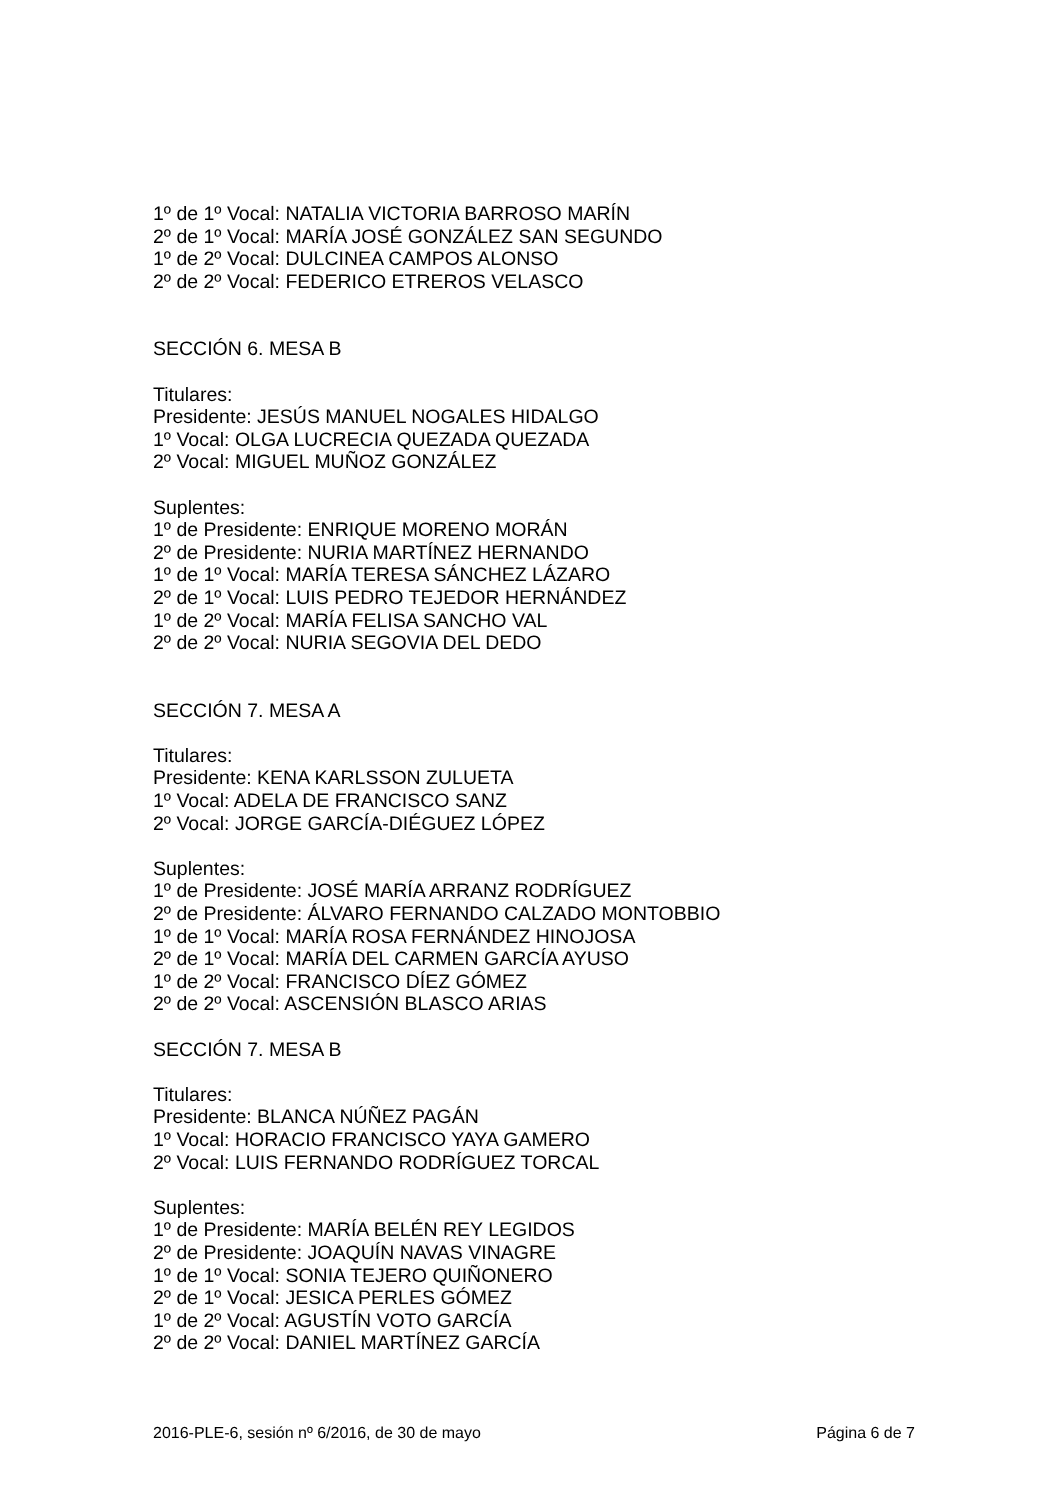1º de 1º Vocal: NATALIA VICTORIA BARROSO MARÍN
2º de 1º Vocal: MARÍA JOSÉ GONZÁLEZ SAN SEGUNDO
1º de 2º Vocal: DULCINEA CAMPOS ALONSO
2º de 2º Vocal: FEDERICO ETREROS VELASCO
SECCIÓN 6. MESA B
Titulares:
Presidente: JESÚS MANUEL NOGALES HIDALGO
1º Vocal: OLGA LUCRECIA QUEZADA QUEZADA
2º Vocal: MIGUEL MUÑOZ GONZÁLEZ
Suplentes:
1º de Presidente: ENRIQUE MORENO MORÁN
2º de Presidente: NURIA MARTÍNEZ HERNANDO
1º de 1º Vocal: MARÍA TERESA SÁNCHEZ LÁZARO
2º de 1º Vocal: LUIS PEDRO TEJEDOR HERNÁNDEZ
1º de 2º Vocal: MARÍA FELISA SANCHO VAL
2º de 2º Vocal: NURIA SEGOVIA DEL DEDO
SECCIÓN 7. MESA A
Titulares:
Presidente: KENA KARLSSON ZULUETA
1º Vocal: ADELA DE FRANCISCO SANZ
2º Vocal: JORGE GARCÍA-DIÉGUEZ LÓPEZ
Suplentes:
1º de Presidente: JOSÉ MARÍA ARRANZ RODRÍGUEZ
2º de Presidente: ÁLVARO FERNANDO CALZADO MONTOBBIO
1º de 1º Vocal: MARÍA ROSA FERNÁNDEZ HINOJOSA
2º de 1º Vocal: MARÍA DEL CARMEN GARCÍA AYUSO
1º de 2º Vocal: FRANCISCO DÍEZ GÓMEZ
2º de 2º Vocal: ASCENSIÓN BLASCO ARIAS
SECCIÓN 7. MESA B
Titulares:
Presidente: BLANCA NÚÑEZ PAGÁN
1º Vocal: HORACIO FRANCISCO YAYA GAMERO
2º Vocal: LUIS FERNANDO RODRÍGUEZ TORCAL
Suplentes:
1º de Presidente: MARÍA BELÉN REY LEGIDOS
2º de Presidente: JOAQUÍN NAVAS VINAGRE
1º de 1º Vocal: SONIA TEJERO QUIÑONERO
2º de 1º Vocal: JESICA PERLES GÓMEZ
1º de 2º Vocal: AGUSTÍN VOTO GARCÍA
2º de 2º Vocal: DANIEL MARTÍNEZ GARCÍA
2016-PLE-6, sesión nº 6/2016, de 30 de mayo Página 6 de 7